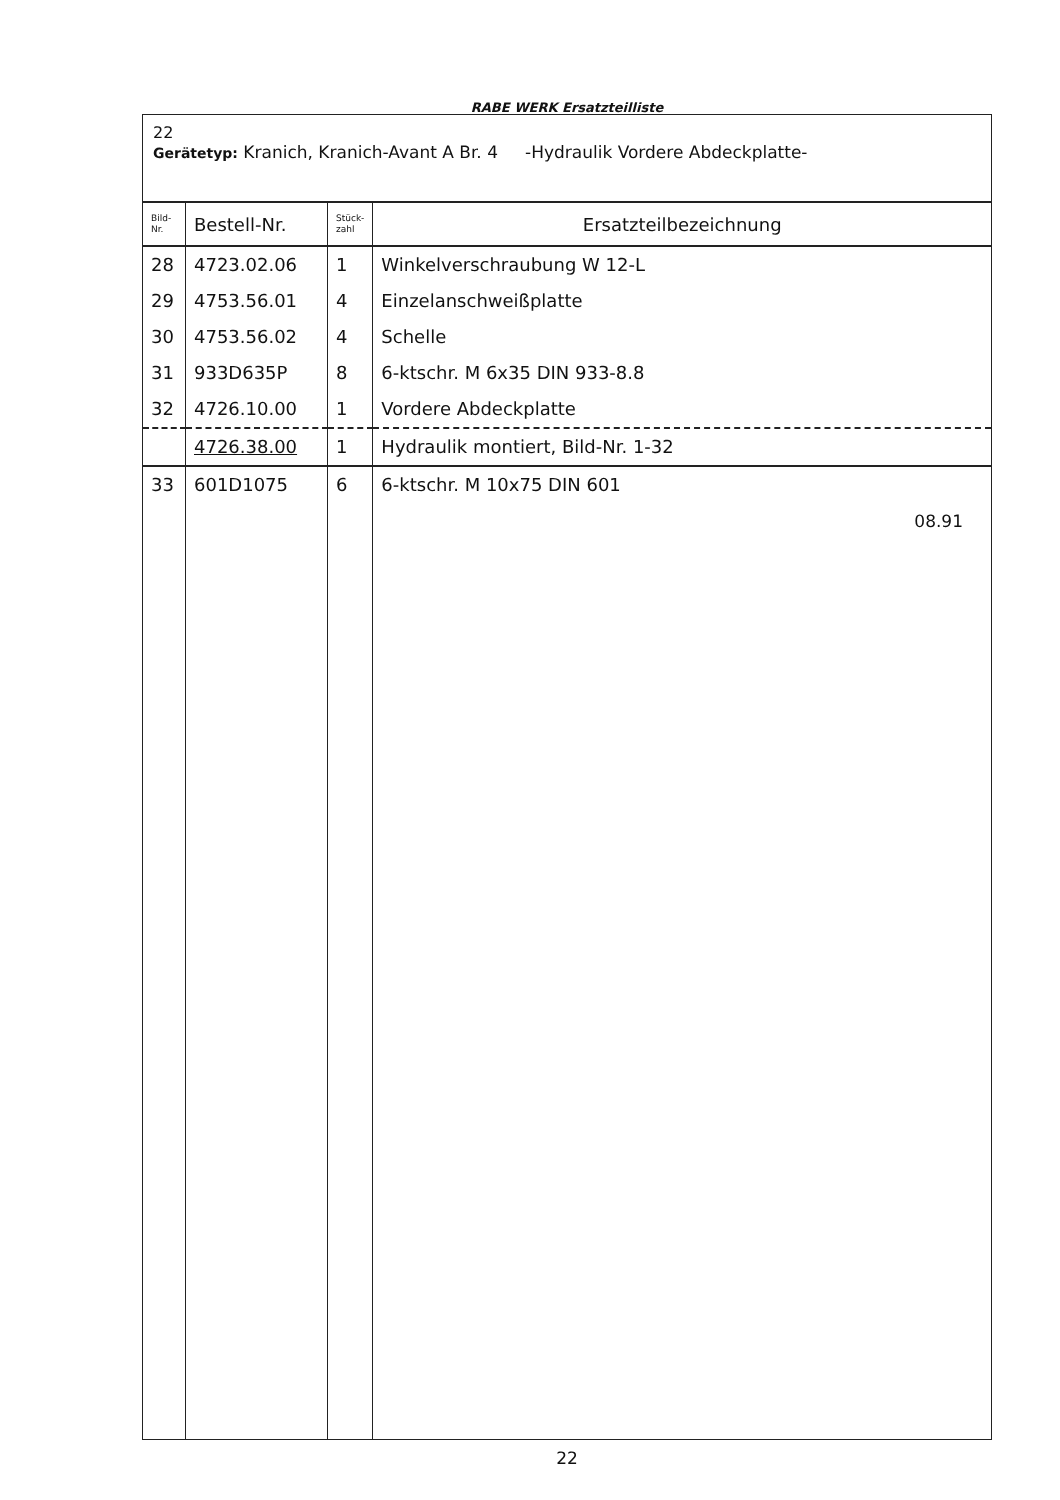RABE WERK Ersatzteilliste
22
Gerätetyp: Kranich, Kranich-Avant A Br. 4 -Hydraulik Vordere Abdeckplatte-
| Bild- Nr. | Bestell-Nr. | Stück- zahl | Ersatzteilbezeichnung |
| --- | --- | --- | --- |
| 28 | 4723.02.06 | 1 | Winkelverschraubung W 12-L |
| 29 | 4753.56.01 | 4 | Einzelanschweißplatte |
| 30 | 4753.56.02 | 4 | Schelle |
| 31 | 933D635P | 8 | 6-ktschr. M 6x35 DIN 933-8.8 |
| 32 | 4726.10.00 | 1 | Vordere Abdeckplatte |
| | 4726.38.00 | 1 | Hydraulik montiert, Bild-Nr. 1-32 |
| 33 | 601D1075 | 6 | 6-ktschr. M 10x75 DIN 601 08.91 |
22